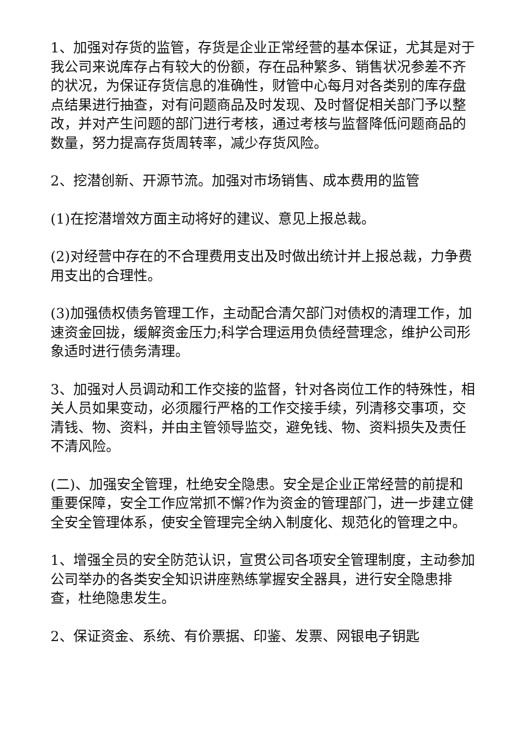1、加强对存货的监管，存货是企业正常经营的基本保证，尤其是对于我公司来说库存占有较大的份额，存在品种繁多、销售状况参差不齐的状况，为保证存货信息的准确性，财管中心每月对各类别的库存盘点结果进行抽查，对有问题商品及时发现、及时督促相关部门予以整改，并对产生问题的部门进行考核，通过考核与监督降低问题商品的数量，努力提高存货周转率，减少存货风险。
2、挖潜创新、开源节流。加强对市场销售、成本费用的监管
(1)在挖潜增效方面主动将好的建议、意见上报总裁。
(2)对经营中存在的不合理费用支出及时做出统计并上报总裁，力争费用支出的合理性。
(3)加强债权债务管理工作，主动配合清欠部门对债权的清理工作，加速资金回拢，缓解资金压力;科学合理运用负债经营理念，维护公司形象适时进行债务清理。
3、加强对人员调动和工作交接的监督，针对各岗位工作的特殊性，相关人员如果变动，必须履行严格的工作交接手续，列清移交事项，交清钱、物、资料，并由主管领导监交，避免钱、物、资料损失及责任不清风险。
(二)、加强安全管理，杜绝安全隐患。安全是企业正常经营的前提和重要保障，安全工作应常抓不懈?作为资金的管理部门，进一步建立健全安全管理体系，使安全管理完全纳入制度化、规范化的管理之中。
1、增强全员的安全防范认识，宣贯公司各项安全管理制度，主动参加公司举办的各类安全知识讲座熟练掌握安全器具，进行安全隐患排查，杜绝隐患发生。
2、保证资金、系统、有价票据、印鉴、发票、网银电子钥匙